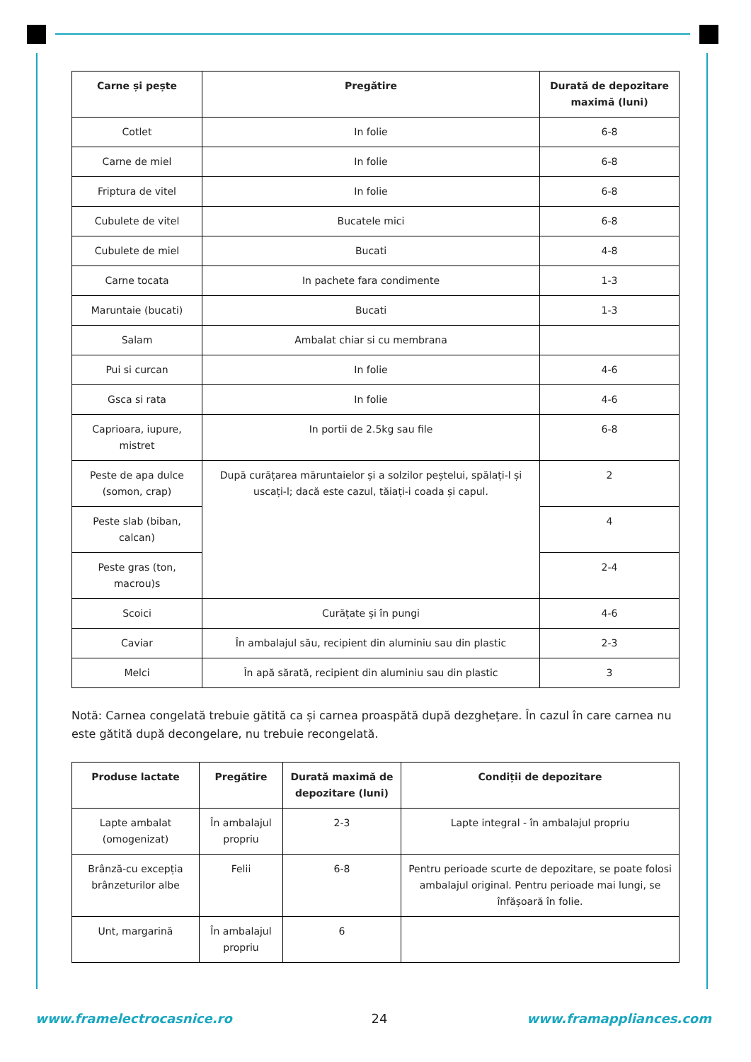| Carne și pește | Pregătire | Durată de depozitare maximă (luni) |
| --- | --- | --- |
| Cotlet | In folie | 6-8 |
| Carne de miel | In folie | 6-8 |
| Friptura de vitel | In folie | 6-8 |
| Cubulete de vitel | Bucatele mici | 6-8 |
| Cubulete de miel | Bucati | 4-8 |
| Carne tocata | In pachete fara condimente | 1-3 |
| Maruntaie (bucati) | Bucati | 1-3 |
| Salam | Ambalat chiar si cu membrana | |
| Pui si curcan | In folie | 4-6 |
| Gsca si rata | In folie | 4-6 |
| Caprioara, iupure, mistret | In portii de 2.5kg sau file | 6-8 |
| Peste de apa dulce (somon, crap) | După curățarea măruntaielor și a solzilor peștelui, spălați-l și uscați-l; dacă este cazul, tăiați-i coada și capul. | 2 |
| Peste slab (biban, calcan) | | 4 |
| Peste gras (ton, macrou)s | | 2-4 |
| Scoici | Curățate și în pungi | 4-6 |
| Caviar | În ambalajul său, recipient din aluminiu sau din plastic | 2-3 |
| Melci | În apă sărată, recipient din aluminiu sau din plastic | 3 |
Notă: Carnea congelată trebuie gătită ca și carnea proaspătă după dezghețare. În cazul în care carnea nu este gătită după decongelare, nu trebuie recongelată.
| Produse lactate | Pregătire | Durată maximă de depozitare (luni) | Condiții de depozitare |
| --- | --- | --- | --- |
| Lapte ambalat (omogenizat) | În ambalajul propriu | 2-3 | Lapte integral - în ambalajul propriu |
| Brânză-cu excepția brânzeturilor albe | Felii | 6-8 | Pentru perioade scurte de depozitare, se poate folosi ambalajul original. Pentru perioade mai lungi, se înfășoară în folie. |
| Unt, margarină | În ambalajul propriu | 6 | |
www.framelectrocasnice.ro 24 www.framappliances.com